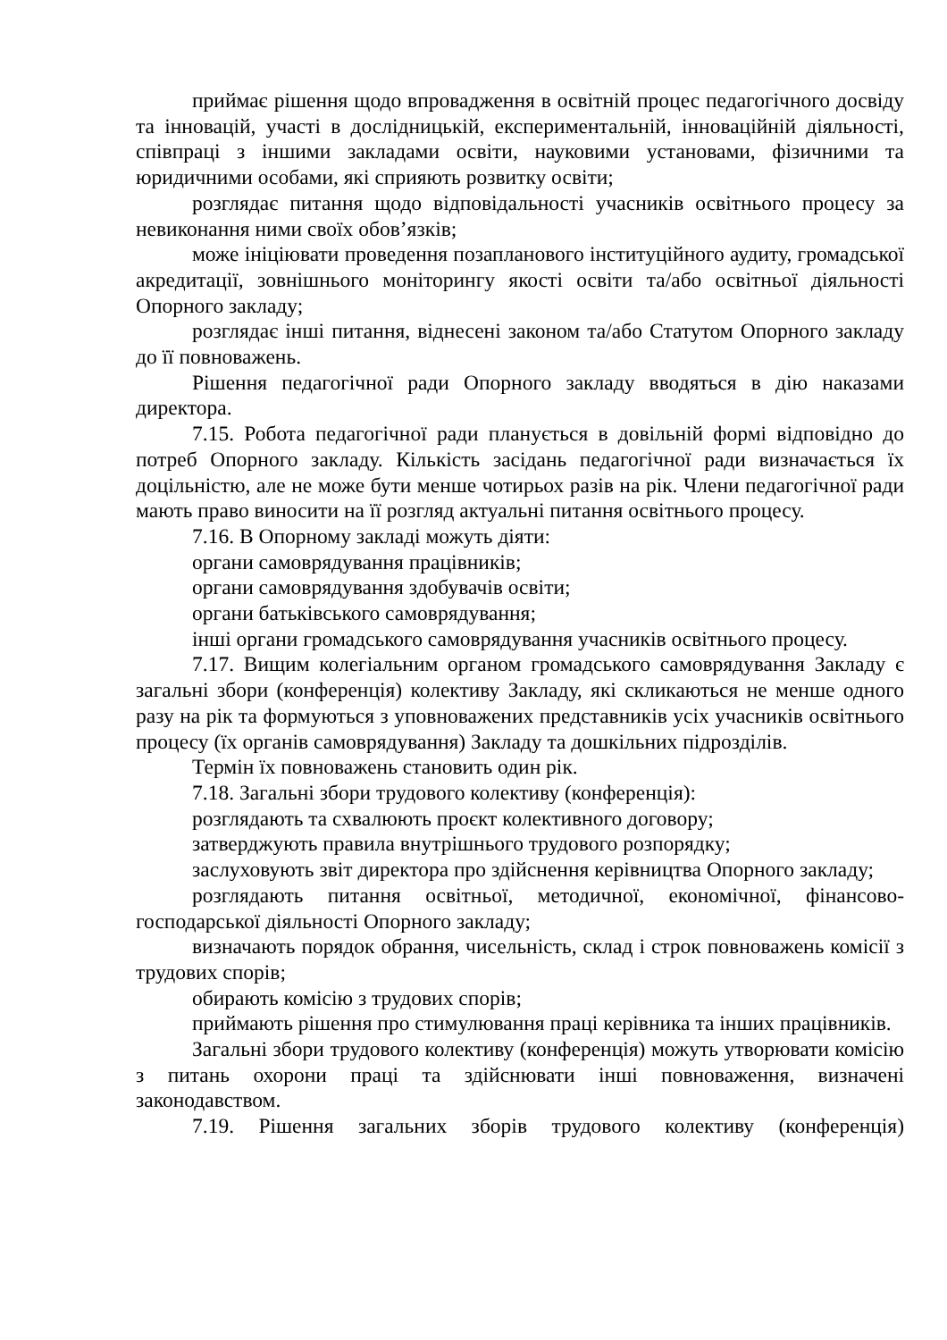приймає рішення щодо впровадження в освітній процес педагогічного досвіду та інновацій, участі в дослідницькій, експериментальній, інноваційній діяльності, співпраці з іншими закладами освіти, науковими установами, фізичними та юридичними особами, які сприяють розвитку освіти;
розглядає питання щодо відповідальності учасників освітнього процесу за невиконання ними своїх обов’язків;
може ініціювати проведення позапланового інституційного аудиту, громадської акредитації, зовнішнього моніторингу якості освіти та/або освітньої діяльності Опорного закладу;
розглядає інші питання, віднесені законом та/або Статутом Опорного закладу до її повноважень.
Рішення педагогічної ради Опорного закладу вводяться в дію наказами директора.
7.15. Робота педагогічної ради планується в довільній формі відповідно до потреб Опорного закладу. Кількість засідань педагогічної ради визначається їх доцільністю, але не може бути менше чотирьох разів на рік. Члени педагогічної ради мають право виносити на її розгляд актуальні питання освітнього процесу.
7.16. В Опорному закладі можуть діяти:
органи самоврядування працівників;
органи самоврядування здобувачів освіти;
органи батьківського самоврядування;
інші органи громадського самоврядування учасників освітнього процесу.
7.17. Вищим колегіальним органом громадського самоврядування Закладу є загальні збори (конференція) колективу Закладу, які скликаються не менше одного разу на рік та формуються з уповноважених представників усіх учасників освітнього процесу (їх органів самоврядування) Закладу та дошкільних підрозділів.
Термін їх повноважень становить один рік.
7.18. Загальні збори трудового колективу (конференція):
розглядають та схвалюють проєкт колективного договору;
затверджують правила внутрішнього трудового розпорядку;
заслуховують звіт директора про здійснення керівництва Опорного закладу;
розглядають питання освітньої, методичної, економічної, фінансово-господарської діяльності Опорного закладу;
визначають порядок обрання, чисельність, склад і строк повноважень комісії з трудових спорів;
обирають комісію з трудових спорів;
приймають рішення про стимулювання праці керівника та інших працівників.
Загальні збори трудового колективу (конференція) можуть утворювати комісію з питань охорони праці та здійснювати інші повноваження, визначені законодавством.
7.19. Рішення загальних зборів трудового колективу (конференція)